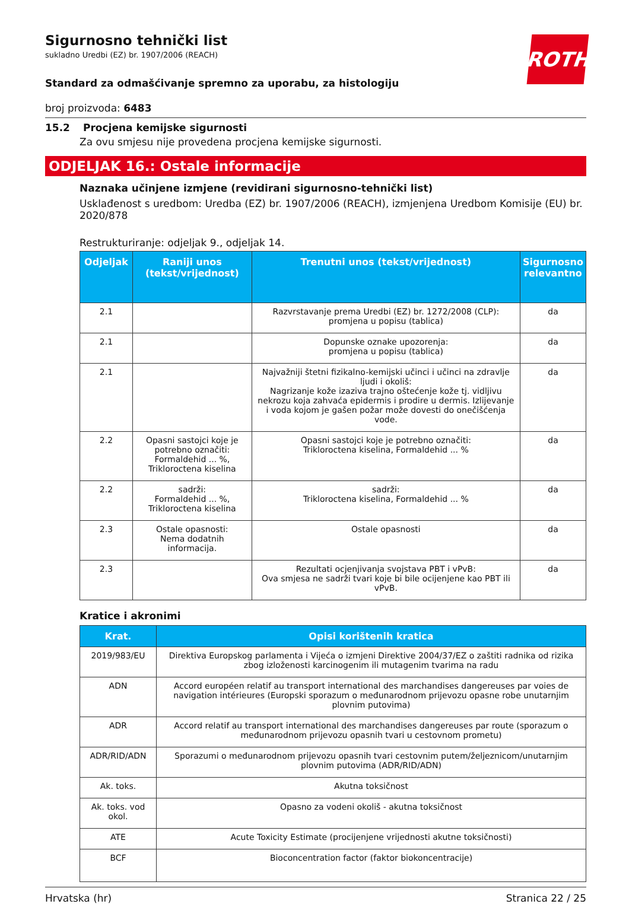ROTH
Sigurnosno tehnički list
sukladno Uredbi (EZ) br. 1907/2006 (REACH)
Standard za odmašćivanje spremno za uporabu, za histologiju
broj proizvoda: 6483
15.2 Procjena kemijske sigurnosti
Za ovu smjesu nije provedena procjena kemijske sigurnosti.
ODJELJAK 16.: Ostale informacije
Naznaka učinjene izmjene (revidirani sigurnosno-tehnički list)
Usklađenost s uredbom: Uredba (EZ) br. 1907/2006 (REACH), izmjenjena Uredbom Komisije (EU) br. 2020/878
Restrukturiranje: odjeljak 9., odjeljak 14.
| Odjeljak | Raniji unos (tekst/vrijednost) | Trenutni unos (tekst/vrijednost) | Sigurnosno relevantno |
| --- | --- | --- | --- |
| 2.1 | | Razvrstavanje prema Uredbi (EZ) br. 1272/2008 (CLP): promjena u popisu (tablica) | da |
| 2.1 | | Dopunske oznake upozorenja: promjena u popisu (tablica) | da |
| 2.1 | | Najvažniji štetni fizikalno-kemijski učinci i učinci na zdravlje ljudi i okoliš: Nagrizanje kože izaziva trajno oštećenje kože tj. vidljivu nekrozu koja zahvaća epidermis i prodire u dermis. Izlijevanje i voda kojom je gašen požar može dovesti do onečišćenja vode. | da |
| 2.2 | Opasni sastojci koje je potrebno označiti: Formaldehid ... %, Trikloroctena kiselina | Opasni sastojci koje je potrebno označiti: Trikloroctena kiselina, Formaldehid ... % | da |
| 2.2 | sadrži: Formaldehid ... %, Trikloroctena kiselina | sadrži: Trikloroctena kiselina, Formaldehid ... % | da |
| 2.3 | Ostale opasnosti: Nema dodatnih informacija. | Ostale opasnosti | da |
| 2.3 | | Rezultati ocjenjivanja svojstava PBT i vPvB: Ova smjesa ne sadrži tvari koje bi bile ocijenjene kao PBT ili vPvB. | da |
Kratice i akronimi
| Krat. | Opisi korištenih kratica |
| --- | --- |
| 2019/983/EU | Direktiva Europskog parlamenta i Vijeća o izmjeni Direktive 2004/37/EZ o zaštiti radnika od rizika zbog izloženosti karcinogenim ili mutagenim tvarima na radu |
| ADN | Accord européen relatif au transport international des marchandises dangereuses par voies de navigation intérieures (Europski sporazum o međunarodnom prijevozu opasne robe unutarnjim plovnim putovima) |
| ADR | Accord relatif au transport international des marchandises dangereuses par route (sporazum o međunarodnom prijevozu opasnih tvari u cestovnom prometu) |
| ADR/RID/ADN | Sporazumi o međunarodnom prijevozu opasnih tvari cestovnim putem/željeznicom/unutarnjim plovnim putovima (ADR/RID/ADN) |
| Ak. toks. | Akutna toksičnost |
| Ak. toks. vod okol. | Opasno za vodeni okoliš - akutna toksičnost |
| ATE | Acute Toxicity Estimate (procijenjene vrijednosti akutne toksičnosti) |
| BCF | Bioconcentration factor (faktor biokoncentracije) |
Hrvatska (hr) Stranica 22 / 25